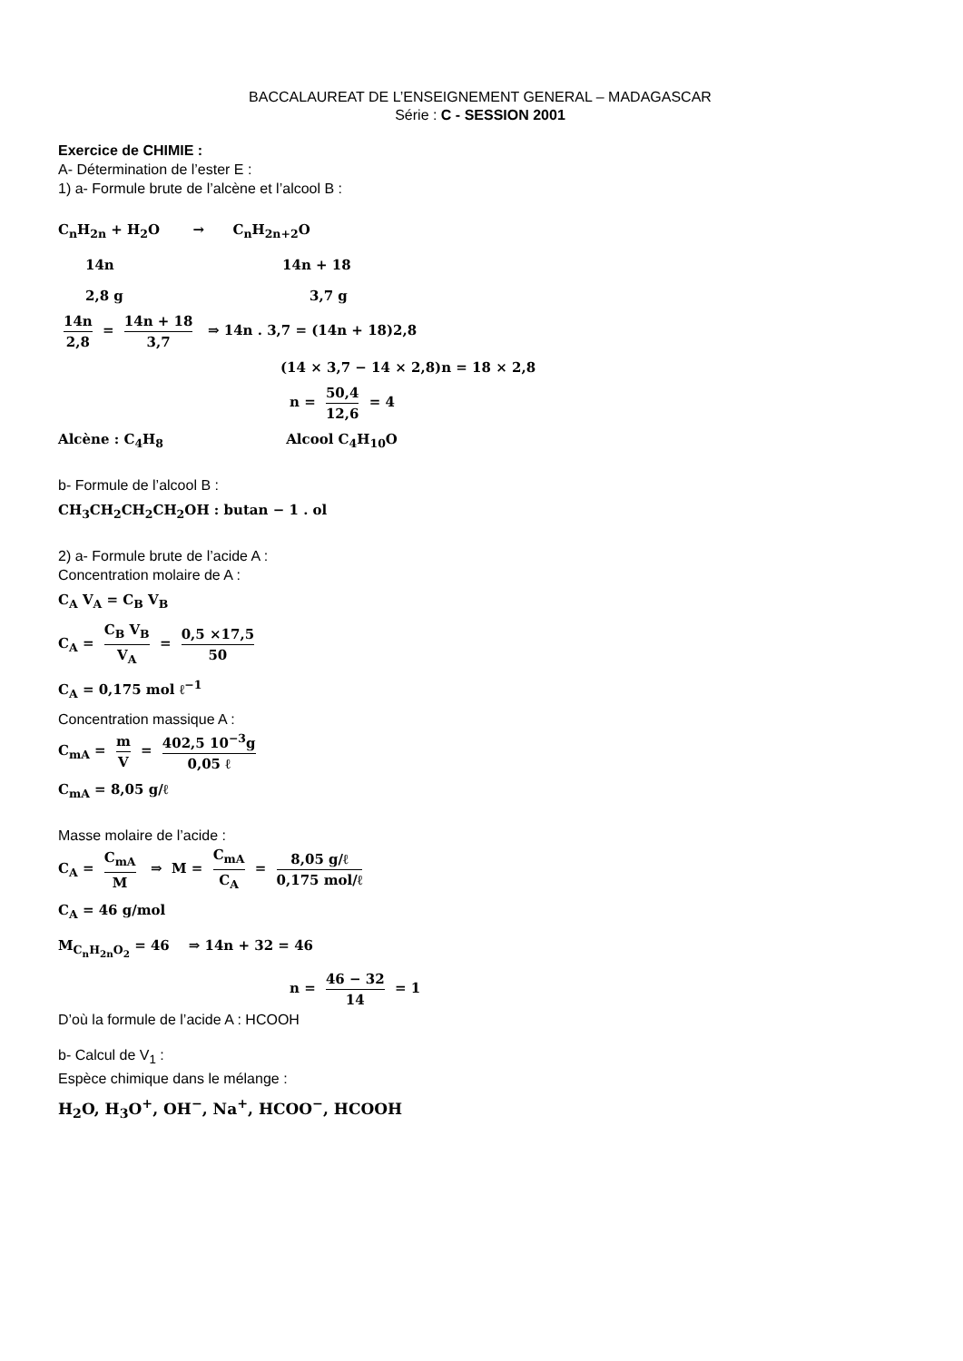BACCALAUREAT DE L’ENSEIGNEMENT GENERAL – MADAGASCAR
Série : C - SESSION 2001
Exercice de CHIMIE :
A- Détermination de l’ester E :
1) a- Formule brute de l’alcène et l’alcool B :
C<sub>n</sub>H<sub>2n</sub> + H<sub>2</sub>O → C<sub>n</sub>H<sub>2n+2</sub>O
14n 14n + 18
2,8 g 3,7 g
14n 2,8 = 14n + 18 3,7 ⇒ 14n . 3,7 = (14n + 18)2,8
(14 × 3,7 − 14 × 2,8)n = 18 × 2,8
n = 50,4 12,6 = 4
Alcène : C<sub>4</sub>H<sub>8</sub> Alcool C<sub>4</sub>H<sub>10</sub>O
b- Formule de l’alcool B :
CH<sub>3</sub>CH<sub>2</sub>CH<sub>2</sub>CH<sub>2</sub>OH : butan − 1 . ol
2) a- Formule brute de l’acide A :
Concentration molaire de A :
C<sub>A</sub> V<sub>A</sub> = C<sub>B</sub> V<sub>B</sub>
C<sub>A</sub> = C<sub>B</sub> V<sub>B</sub> V<sub>A</sub> = 0,5 ×17,5 50
C<sub>A</sub> = 0,175 mol ℓ<sup>−1</sup>
Concentration massique A :
C<sub>mA</sub> = m V = 402,5 10<sup>−3</sup>g 0,05 ℓ
C<sub>mA</sub> = 8,05 g/ℓ
Masse molaire de l’acide :
C<sub>A</sub> = C<sub>mA</sub> M ⇒ M = C<sub>mA</sub> C<sub>A</sub> = 8,05 g/ℓ 0,175 mol/ℓ
C<sub>A</sub> = 46 g/mol
M<sub>C<sub>n</sub>H<sub>2n</sub>O<sub>2</sub></sub> = 46 ⇒ 14n + 32 = 46
n = 46 − 32 14 = 1
D’où la formule de l’acide A : HCOOH
b- Calcul de V<sub>1</sub> :
Espèce chimique dans le mélange :
H<sub>2</sub>O, H<sub>3</sub>O<sup>+</sup>, OH<sup>−</sup>, Na<sup>+</sup>, HCOO<sup>−</sup>, HCOOH